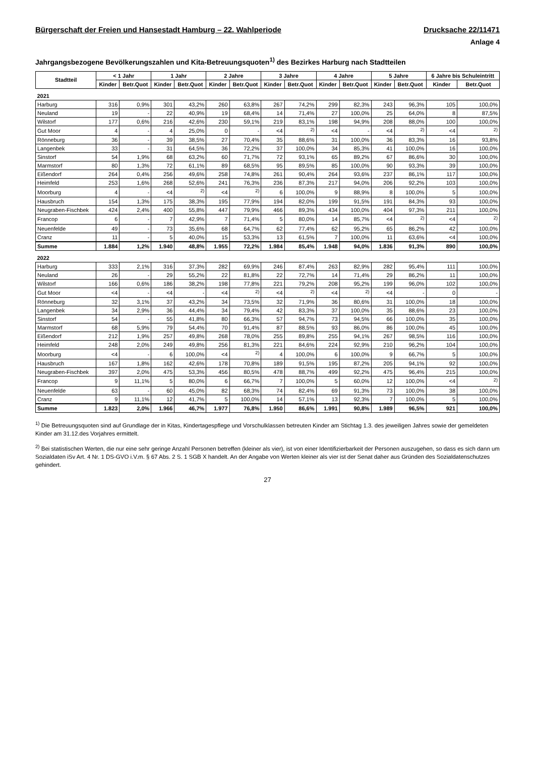Bürgerschaft der Freien und Hansestadt Hamburg – 22. Wahlperiode Drucksache 22/11471
Anlage 4
Jahrgangsbezogene Bevölkerungszahlen und Kita-Betreuungsquoten<sup>1)</sup> des Bezirkes Harburg nach Stadtteilen
| Stadtteil | < 1 Jahr | | 1 Jahr | | 2 Jahre | | 3 Jahre | | 4 Jahre | | 5 Jahre | | 6 Jahre bis Schuleintritt | |
| --- | --- | --- | --- | --- | --- | --- | --- | --- | --- | --- | --- | --- | --- | --- |
| | Kinder | Betr.Quot | Kinder | Betr.Quot | Kinder | Betr.Quot | Kinder | Betr.Quot | Kinder | Betr.Quot | Kinder | Betr.Quot | Kinder | Betr.Quot |
| 2021 | | | | | | | | | | | | | | |
| Harburg | 316 | 0,9% | 301 | 43,2% | 260 | 63,8% | 267 | 74,2% | 299 | 82,3% | 243 | 96,3% | 105 | 100,0% |
| Neuland | 19 | - | 22 | 40,9% | 19 | 68,4% | 14 | 71,4% | 27 | 100,0% | 25 | 64,0% | 8 | 87,5% |
| Wilstorf | 177 | 0,6% | 216 | 42,6% | 230 | 59,1% | 219 | 83,1% | 198 | 94,9% | 208 | 88,0% | 100 | 100,0% |
| Gut Moor | 4 | - | 4 | 25,0% | 0 | - | <4 | <sup>2)</sup> | <4 | - | <4 | <sup>2)</sup> | <4 | <sup>2)</sup> |
| Rönneburg | 36 | - | 39 | 38,5% | 27 | 70,4% | 35 | 88,6% | 31 | 100,0% | 36 | 83,3% | 16 | 93,8% |
| Langenbek | 33 | - | 31 | 64,5% | 36 | 72,2% | 37 | 100,0% | 34 | 85,3% | 41 | 100,0% | 16 | 100,0% |
| Sinstorf | 54 | 1,9% | 68 | 63,2% | 60 | 71,7% | 72 | 93,1% | 65 | 89,2% | 67 | 86,6% | 30 | 100,0% |
| Marmstorf | 80 | 1,3% | 72 | 61,1% | 89 | 68,5% | 95 | 89,5% | 85 | 100,0% | 90 | 93,3% | 39 | 100,0% |
| Eißendorf | 264 | 0,4% | 256 | 49,6% | 258 | 74,8% | 261 | 90,4% | 264 | 93,6% | 237 | 86,1% | 117 | 100,0% |
| Heimfeld | 253 | 1,6% | 268 | 52,6% | 241 | 76,3% | 236 | 87,3% | 217 | 94,0% | 206 | 92,2% | 103 | 100,0% |
| Moorburg | 4 | - | <4 | <sup>2)</sup> | <4 | <sup>2)</sup> | 6 | 100,0% | 9 | 88,9% | 8 | 100,0% | 5 | 100,0% |
| Hausbruch | 154 | 1,3% | 175 | 38,3% | 195 | 77,9% | 194 | 82,0% | 199 | 91,5% | 191 | 84,3% | 93 | 100,0% |
| Neugraben-Fischbek | 424 | 2,4% | 400 | 55,8% | 447 | 79,9% | 466 | 89,3% | 434 | 100,0% | 404 | 97,3% | 211 | 100,0% |
| Francop | 6 | - | 7 | 42,9% | 7 | 71,4% | 5 | 80,0% | 14 | 85,7% | <4 | <sup>2)</sup> | <4 | <sup>2)</sup> |
| Neuenfelde | 49 | - | 73 | 35,6% | 68 | 64,7% | 62 | 77,4% | 62 | 95,2% | 65 | 86,2% | 42 | 100,0% |
| Cranz | 11 | - | 5 | 40,0% | 15 | 53,3% | 13 | 61,5% | 7 | 100,0% | 11 | 63,6% | <4 | 100,0% |
| Summe | 1.884 | 1,2% | 1.940 | 48,8% | 1.955 | 72,2% | 1.984 | 85,4% | 1.948 | 94,0% | 1.836 | 91,3% | 890 | 100,0% |
| 2022 | | | | | | | | | | | | | | |
| Harburg | 333 | 2,1% | 316 | 37,3% | 282 | 69,9% | 246 | 87,4% | 263 | 82,9% | 282 | 95,4% | 111 | 100,0% |
| Neuland | 26 | - | 29 | 55,2% | 22 | 81,8% | 22 | 72,7% | 14 | 71,4% | 29 | 86,2% | 11 | 100,0% |
| Wilstorf | 166 | 0,6% | 186 | 38,2% | 198 | 77,8% | 221 | 79,2% | 208 | 95,2% | 199 | 96,0% | 102 | 100,0% |
| Gut Moor | <4 | - | <4 | - | <4 | <sup>2)</sup> | <4 | <sup>2)</sup> | <4 | <sup>2)</sup> | <4 | - | 0 | - |
| Rönneburg | 32 | 3,1% | 37 | 43,2% | 34 | 73,5% | 32 | 71,9% | 36 | 80,6% | 31 | 100,0% | 18 | 100,0% |
| Langenbek | 34 | 2,9% | 36 | 44,4% | 34 | 79,4% | 42 | 83,3% | 37 | 100,0% | 35 | 88,6% | 23 | 100,0% |
| Sinstorf | 54 | - | 55 | 41,8% | 80 | 66,3% | 57 | 94,7% | 73 | 94,5% | 66 | 100,0% | 35 | 100,0% |
| Marmstorf | 68 | 5,9% | 79 | 54,4% | 70 | 91,4% | 87 | 88,5% | 93 | 86,0% | 86 | 100,0% | 45 | 100,0% |
| Eißendorf | 212 | 1,9% | 257 | 49,8% | 268 | 78,0% | 255 | 89,8% | 255 | 94,1% | 267 | 98,5% | 116 | 100,0% |
| Heimfeld | 248 | 2,0% | 249 | 49,8% | 256 | 81,3% | 221 | 84,6% | 224 | 92,9% | 210 | 96,2% | 104 | 100,0% |
| Moorburg | <4 | - | 6 | 100,0% | <4 | <sup>2)</sup> | 4 | 100,0% | 6 | 100,0% | 9 | 66,7% | 5 | 100,0% |
| Hausbruch | 167 | 1,8% | 162 | 42,6% | 178 | 70,8% | 189 | 91,5% | 195 | 87,2% | 205 | 94,1% | 92 | 100,0% |
| Neugraben-Fischbek | 397 | 2,0% | 475 | 53,3% | 456 | 80,5% | 478 | 88,7% | 499 | 92,2% | 475 | 96,4% | 215 | 100,0% |
| Francop | 9 | 11,1% | 5 | 80,0% | 6 | 66,7% | 7 | 100,0% | 5 | 60,0% | 12 | 100,0% | <4 | <sup>2)</sup> |
| Neuenfelde | 63 | - | 60 | 45,0% | 82 | 68,3% | 74 | 82,4% | 69 | 91,3% | 73 | 100,0% | 38 | 100,0% |
| Cranz | 9 | 11,1% | 12 | 41,7% | 5 | 100,0% | 14 | 57,1% | 13 | 92,3% | 7 | 100,0% | 5 | 100,0% |
| Summe | 1.823 | 2,0% | 1.966 | 46,7% | 1.977 | 76,8% | 1.950 | 86,6% | 1.991 | 90,8% | 1.989 | 96,5% | 921 | 100,0% |
<sup>1)</sup> Die Betreuungsquoten sind auf Grundlage der in Kitas, Kindertagespflege und Vorschulklassen betreuten Kinder am Stichtag 1.3. des jeweiligen Jahres sowie der gemeldeten Kinder am 31.12.des Vorjahres ermittelt.
<sup>2)</sup> Bei statistischen Werten, die nur eine sehr geringe Anzahl Personen betreffen (kleiner als vier), ist von einer Identifizierbarkeit der Personen auszugehen, so dass es sich dann um Sozialdaten iSv Art. 4 Nr. 1 DS-GVO i.V.m. § 67 Abs. 2 S. 1 SGB X handelt. An der Angabe von Werten kleiner als vier ist der Senat daher aus Gründen des Sozialdatenschutzes gehindert.
27